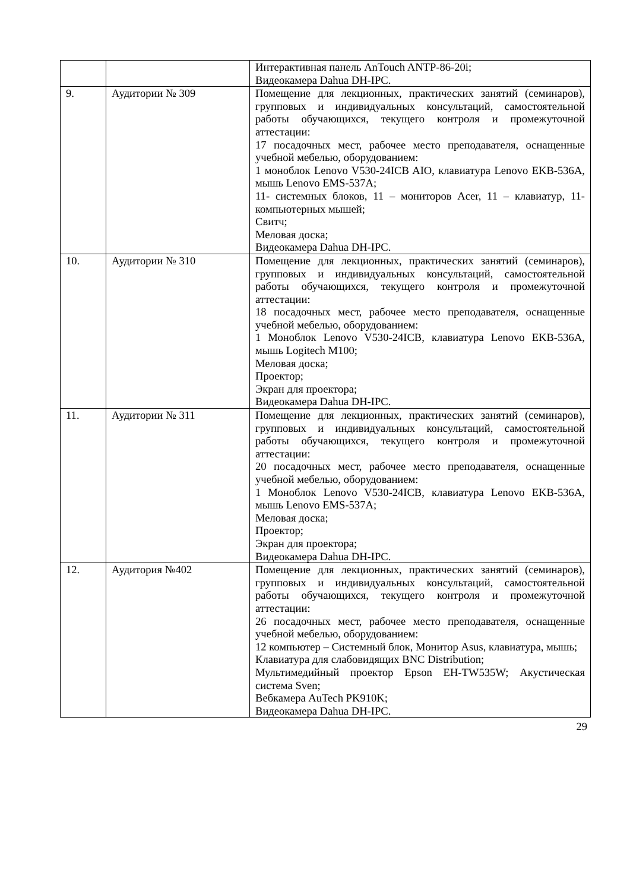| | | Интерактивная панель AnTouch ANTP-86-20i; Видеокамера Dahua DH-IPC. |
| 9. | Аудитории № 309 | Помещение для лекционных, практических занятий (семинаров), групповых и индивидуальных консультаций, самостоятельной работы обучающихся, текущего контроля и промежуточной аттестации: 17 посадочных мест, рабочее место преподавателя, оснащенные учебной мебелью, оборудованием: 1 моноблок Lenovo V530-24ICB AIO, клавиатура Lenovo EKB-536A, мышь Lenovo EMS-537A; 11- системных блоков, 11 – мониторов Acer, 11 – клавиатур, 11- компьютерных мышей; Свитч; Меловая доска; Видеокамера Dahua DH-IPC. |
| 10. | Аудитории № 310 | Помещение для лекционных, практических занятий (семинаров), групповых и индивидуальных консультаций, самостоятельной работы обучающихся, текущего контроля и промежуточной аттестации: 18 посадочных мест, рабочее место преподавателя, оснащенные учебной мебелью, оборудованием: 1 Моноблок Lenovo V530-24ICB, клавиатура Lenovo EKB-536A, мышь Logitech M100; Меловая доска; Проектор; Экран для проектора; Видеокамера Dahua DH-IPC. |
| 11. | Аудитории № 311 | Помещение для лекционных, практических занятий (семинаров), групповых и индивидуальных консультаций, самостоятельной работы обучающихся, текущего контроля и промежуточной аттестации: 20 посадочных мест, рабочее место преподавателя, оснащенные учебной мебелью, оборудованием: 1 Моноблок Lenovo V530-24ICB, клавиатура Lenovo EKB-536A, мышь Lenovo EMS-537A; Меловая доска; Проектор; Экран для проектора; Видеокамера Dahua DH-IPC. |
| 12. | Аудитория №402 | Помещение для лекционных, практических занятий (семинаров), групповых и индивидуальных консультаций, самостоятельной работы обучающихся, текущего контроля и промежуточной аттестации: 26 посадочных мест, рабочее место преподавателя, оснащенные учебной мебелью, оборудованием: 12 компьютер – Системный блок, Монитор Asus, клавиатура, мышь; Клавиатура для слабовидящих BNC Distribution; Мультимедийный проектор Epson EH-TW535W; Акустическая система Sven; Вебкамера AuTech PK910K; Видеокамера Dahua DH-IPC. |
29